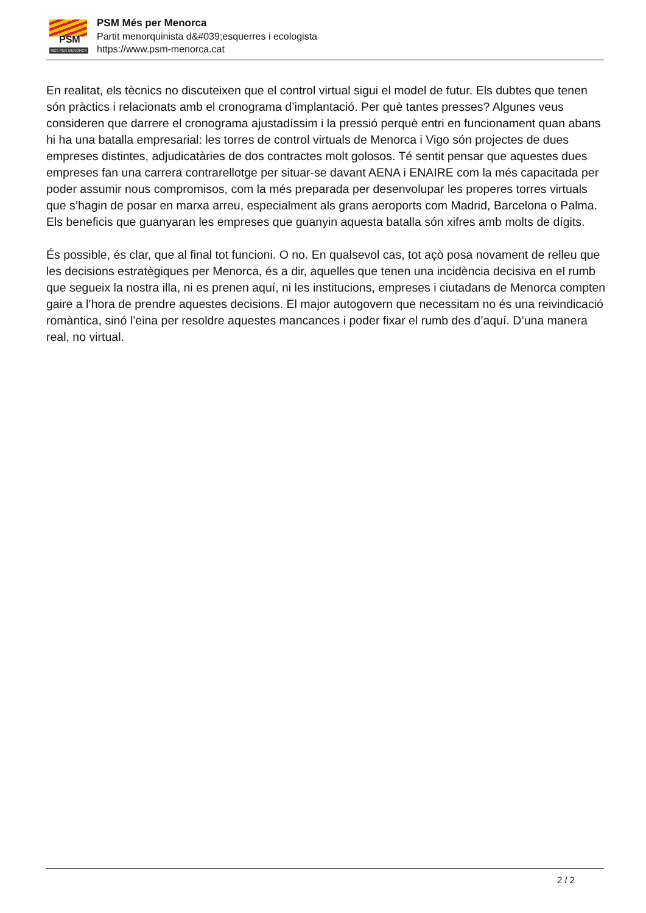PSM
MÉS PER MENORCA
PSM Més per Menorca
Partit menorquinista d&#039;esquerres i ecologista
https://www.psm-menorca.cat
En realitat, els tècnics no discuteixen que el control virtual sigui el model de futur. Els dubtes que tenen són pràctics i relacionats amb el cronograma d’implantació. Per què tantes presses? Algunes veus consideren que darrere el cronograma ajustadíssim i la pressió perquè entri en funcionament quan abans hi ha una batalla empresarial: les torres de control virtuals de Menorca i Vigo són projectes de dues empreses distintes, adjudicatàries de dos contractes molt golosos. Té sentit pensar que aquestes dues empreses fan una carrera contrarellotge per situar-se davant AENA i ENAIRE com la més capacitada per poder assumir nous compromisos, com la més preparada per desenvolupar les properes torres virtuals que s’hagin de posar en marxa arreu, especialment als grans aeroports com Madrid, Barcelona o Palma. Els beneficis que guanyaran les empreses que guanyin aquesta batalla són xifres amb molts de dígits.
És possible, és clar, que al final tot funcioni. O no. En qualsevol cas, tot açò posa novament de relleu que les decisions estratègiques per Menorca, és a dir, aquelles que tenen una incidència decisiva en el rumb que segueix la nostra illa, ni es prenen aquí, ni les institucions, empreses i ciutadans de Menorca compten gaire a l’hora de prendre aquestes decisions. El major autogovern que necessitam no és una reivindicació romàntica, sinó l’eina per resoldre aquestes mancances i poder fixar el rumb des d’aquí. D’una manera real, no virtual.
2 / 2